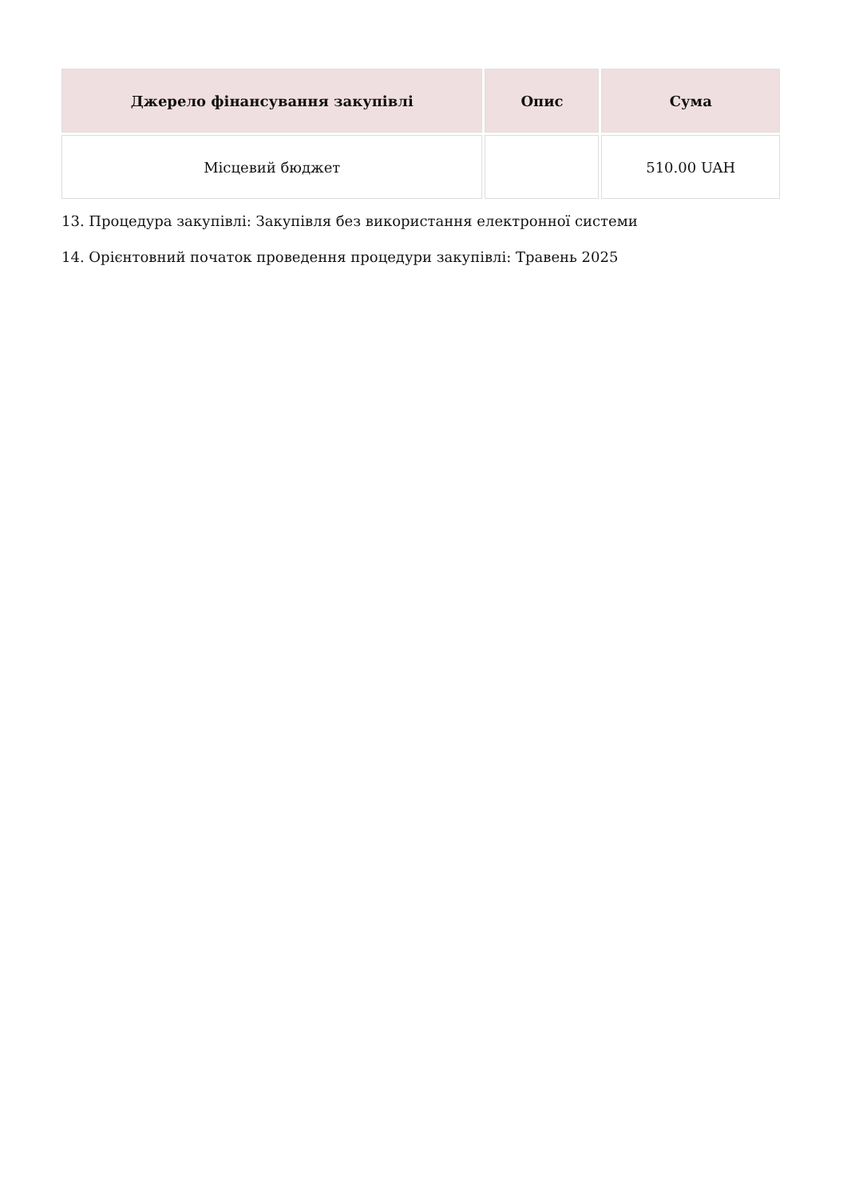| Джерело фінансування закупівлі | Опис | Сума |
| --- | --- | --- |
| Місцевий бюджет | | 510.00 UAH |
13. Процедура закупівлі: Закупівля без використання електронної системи
14. Орієнтовний початок проведення процедури закупівлі: Травень 2025